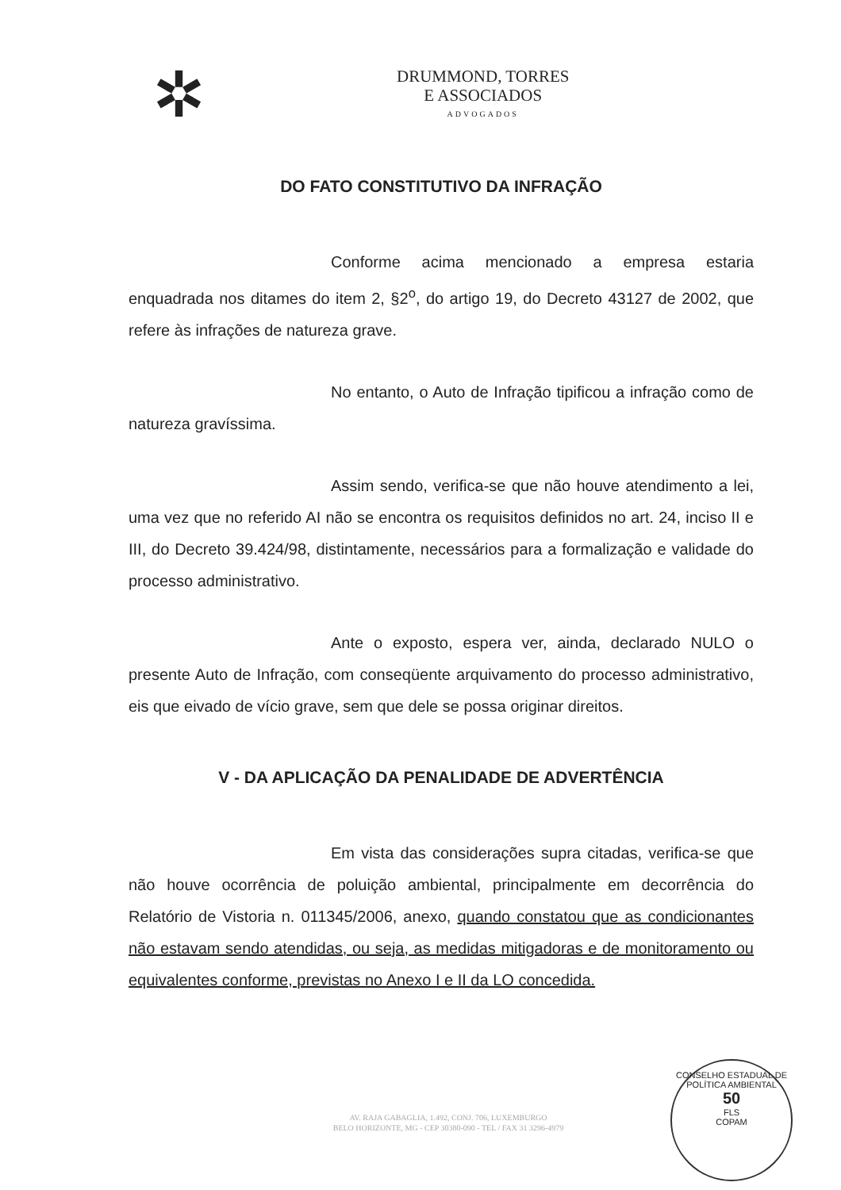✲
DRUMMOND, TORRES
E ASSOCIADOS
ADVOGADOS
DO FATO CONSTITUTIVO DA INFRAÇÃO
Conforme acima mencionado a empresa estaria enquadrada nos ditames do item 2, §2<sup>o</sup>, do artigo 19, do Decreto 43127 de 2002, que refere às infrações de natureza grave.
No entanto, o Auto de Infração tipificou a infração como de natureza gravíssima.
Assim sendo, verifica-se que não houve atendimento a lei, uma vez que no referido AI não se encontra os requisitos definidos no art. 24, inciso II e III, do Decreto 39.424/98, distintamente, necessários para a formalização e validade do processo administrativo.
Ante o exposto, espera ver, ainda, declarado NULO o presente Auto de Infração, com conseqüente arquivamento do processo administrativo, eis que eivado de vício grave, sem que dele se possa originar direitos.
V - DA APLICAÇÃO DA PENALIDADE DE ADVERTÊNCIA
Em vista das considerações supra citadas, verifica-se que não houve ocorrência de poluição ambiental, principalmente em decorrência do Relatório de Vistoria n. 011345/2006, anexo, quando constatou que as condicionantes não estavam sendo atendidas, ou seja, as medidas mitigadoras e de monitoramento ou equivalentes conforme, previstas no Anexo I e II da LO concedida.
AV. RAJA GABAGLIA, 1.492, CONJ. 706, LUXEMBURGO
BELO HORIZONTE, MG - CEP 30380-090 - TEL / FAX 31 3296-4979
CONSELHO ESTADUAL DE POLÍTICA AMBIENTAL
50
FLS
COPAM